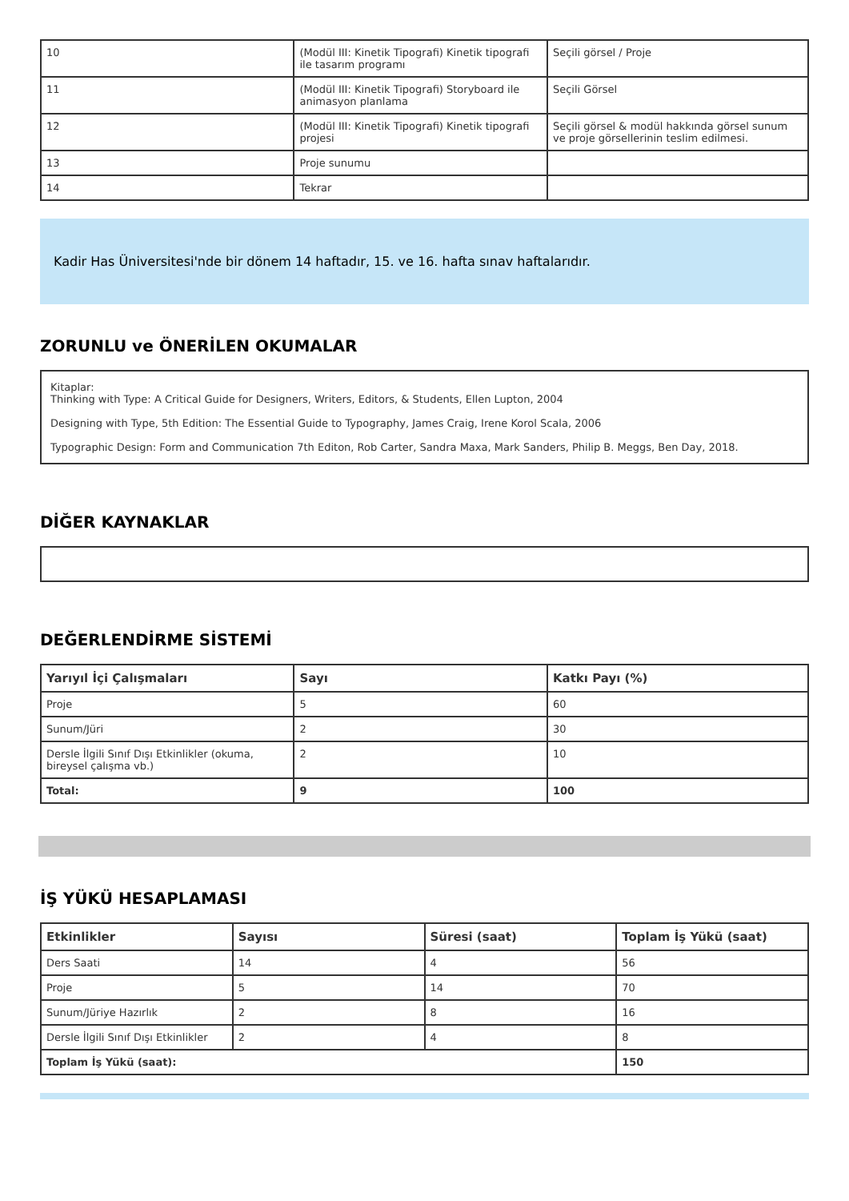| 10 | (Modül III: Kinetik Tipografi) Kinetik tipografi ile tasarım programı | Seçili görsel / Proje |
| 11 | (Modül III: Kinetik Tipografi) Storyboard ile animasyon planlama | Seçili Görsel |
| 12 | (Modül III: Kinetik Tipografi) Kinetik tipografi projesi | Seçili görsel & modül hakkında görsel sunum ve proje görsellerinin teslim edilmesi. |
| 13 | Proje sunumu | |
| 14 | Tekrar | |
Kadir Has Üniversitesi'nde bir dönem 14 haftadır, 15. ve 16. hafta sınav haftalarıdır.
ZORUNLU ve ÖNERİLEN OKUMALAR
Kitaplar:
Thinking with Type: A Critical Guide for Designers, Writers, Editors, & Students, Ellen Lupton, 2004
Designing with Type, 5th Edition: The Essential Guide to Typography, James Craig, Irene Korol Scala, 2006
Typographic Design: Form and Communication 7th Editon, Rob Carter, Sandra Maxa, Mark Sanders, Philip B. Meggs, Ben Day, 2018.
DİĞER KAYNAKLAR
DEĞERLENDİRME SİSTEMİ
| Yarıyıl İçi Çalışmaları | Sayı | Katkı Payı (%) |
| --- | --- | --- |
| Proje | 5 | 60 |
| Sunum/Jüri | 2 | 30 |
| Dersle İlgili Sınıf Dışı Etkinlikler (okuma, bireysel çalışma vb.) | 2 | 10 |
| Total: | 9 | 100 |
İŞ YÜKÜ HESAPLAMASI
| Etkinlikler | Sayısı | Süresi (saat) | Toplam İş Yükü (saat) |
| --- | --- | --- | --- |
| Ders Saati | 14 | 4 | 56 |
| Proje | 5 | 14 | 70 |
| Sunum/Jüriye Hazırlık | 2 | 8 | 16 |
| Dersle İlgili Sınıf Dışı Etkinlikler | 2 | 4 | 8 |
| Toplam İş Yükü (saat): | | | 150 |